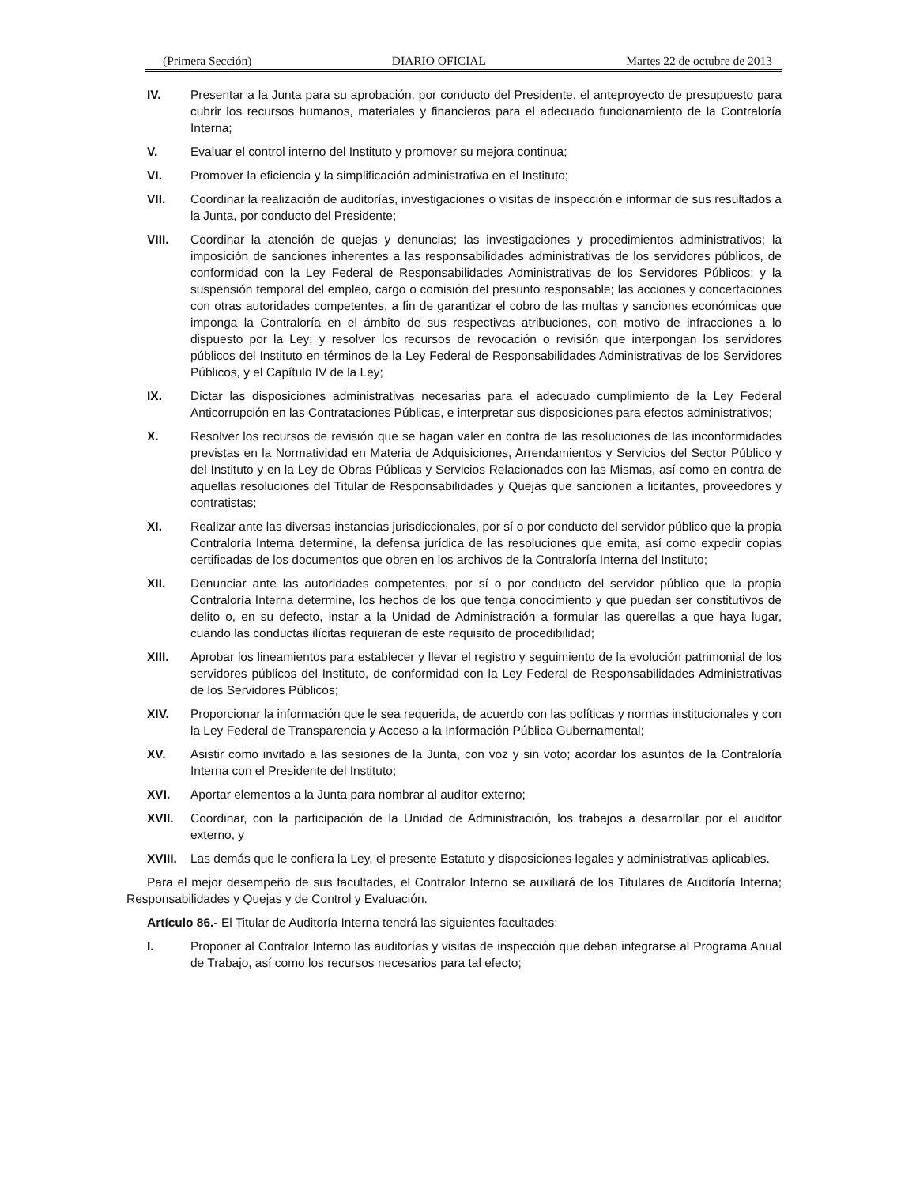(Primera Sección) DIARIO OFICIAL Martes 22 de octubre de 2013
IV. Presentar a la Junta para su aprobación, por conducto del Presidente, el anteproyecto de presupuesto para cubrir los recursos humanos, materiales y financieros para el adecuado funcionamiento de la Contraloría Interna;
V. Evaluar el control interno del Instituto y promover su mejora continua;
VI. Promover la eficiencia y la simplificación administrativa en el Instituto;
VII. Coordinar la realización de auditorías, investigaciones o visitas de inspección e informar de sus resultados a la Junta, por conducto del Presidente;
VIII. Coordinar la atención de quejas y denuncias; las investigaciones y procedimientos administrativos; la imposición de sanciones inherentes a las responsabilidades administrativas de los servidores públicos, de conformidad con la Ley Federal de Responsabilidades Administrativas de los Servidores Públicos; y la suspensión temporal del empleo, cargo o comisión del presunto responsable; las acciones y concertaciones con otras autoridades competentes, a fin de garantizar el cobro de las multas y sanciones económicas que imponga la Contraloría en el ámbito de sus respectivas atribuciones, con motivo de infracciones a lo dispuesto por la Ley; y resolver los recursos de revocación o revisión que interpongan los servidores públicos del Instituto en términos de la Ley Federal de Responsabilidades Administrativas de los Servidores Públicos, y el Capítulo IV de la Ley;
IX. Dictar las disposiciones administrativas necesarias para el adecuado cumplimiento de la Ley Federal Anticorrupción en las Contrataciones Públicas, e interpretar sus disposiciones para efectos administrativos;
X. Resolver los recursos de revisión que se hagan valer en contra de las resoluciones de las inconformidades previstas en la Normatividad en Materia de Adquisiciones, Arrendamientos y Servicios del Sector Público y del Instituto y en la Ley de Obras Públicas y Servicios Relacionados con las Mismas, así como en contra de aquellas resoluciones del Titular de Responsabilidades y Quejas que sancionen a licitantes, proveedores y contratistas;
XI. Realizar ante las diversas instancias jurisdiccionales, por sí o por conducto del servidor público que la propia Contraloría Interna determine, la defensa jurídica de las resoluciones que emita, así como expedir copias certificadas de los documentos que obren en los archivos de la Contraloría Interna del Instituto;
XII. Denunciar ante las autoridades competentes, por sí o por conducto del servidor público que la propia Contraloría Interna determine, los hechos de los que tenga conocimiento y que puedan ser constitutivos de delito o, en su defecto, instar a la Unidad de Administración a formular las querellas a que haya lugar, cuando las conductas ilícitas requieran de este requisito de procedibilidad;
XIII. Aprobar los lineamientos para establecer y llevar el registro y seguimiento de la evolución patrimonial de los servidores públicos del Instituto, de conformidad con la Ley Federal de Responsabilidades Administrativas de los Servidores Públicos;
XIV. Proporcionar la información que le sea requerida, de acuerdo con las políticas y normas institucionales y con la Ley Federal de Transparencia y Acceso a la Información Pública Gubernamental;
XV. Asistir como invitado a las sesiones de la Junta, con voz y sin voto; acordar los asuntos de la Contraloría Interna con el Presidente del Instituto;
XVI. Aportar elementos a la Junta para nombrar al auditor externo;
XVII. Coordinar, con la participación de la Unidad de Administración, los trabajos a desarrollar por el auditor externo, y
XVIII. Las demás que le confiera la Ley, el presente Estatuto y disposiciones legales y administrativas aplicables.
Para el mejor desempeño de sus facultades, el Contralor Interno se auxiliará de los Titulares de Auditoría Interna; Responsabilidades y Quejas y de Control y Evaluación.
Artículo 86.- El Titular de Auditoría Interna tendrá las siguientes facultades:
I. Proponer al Contralor Interno las auditorías y visitas de inspección que deban integrarse al Programa Anual de Trabajo, así como los recursos necesarios para tal efecto;